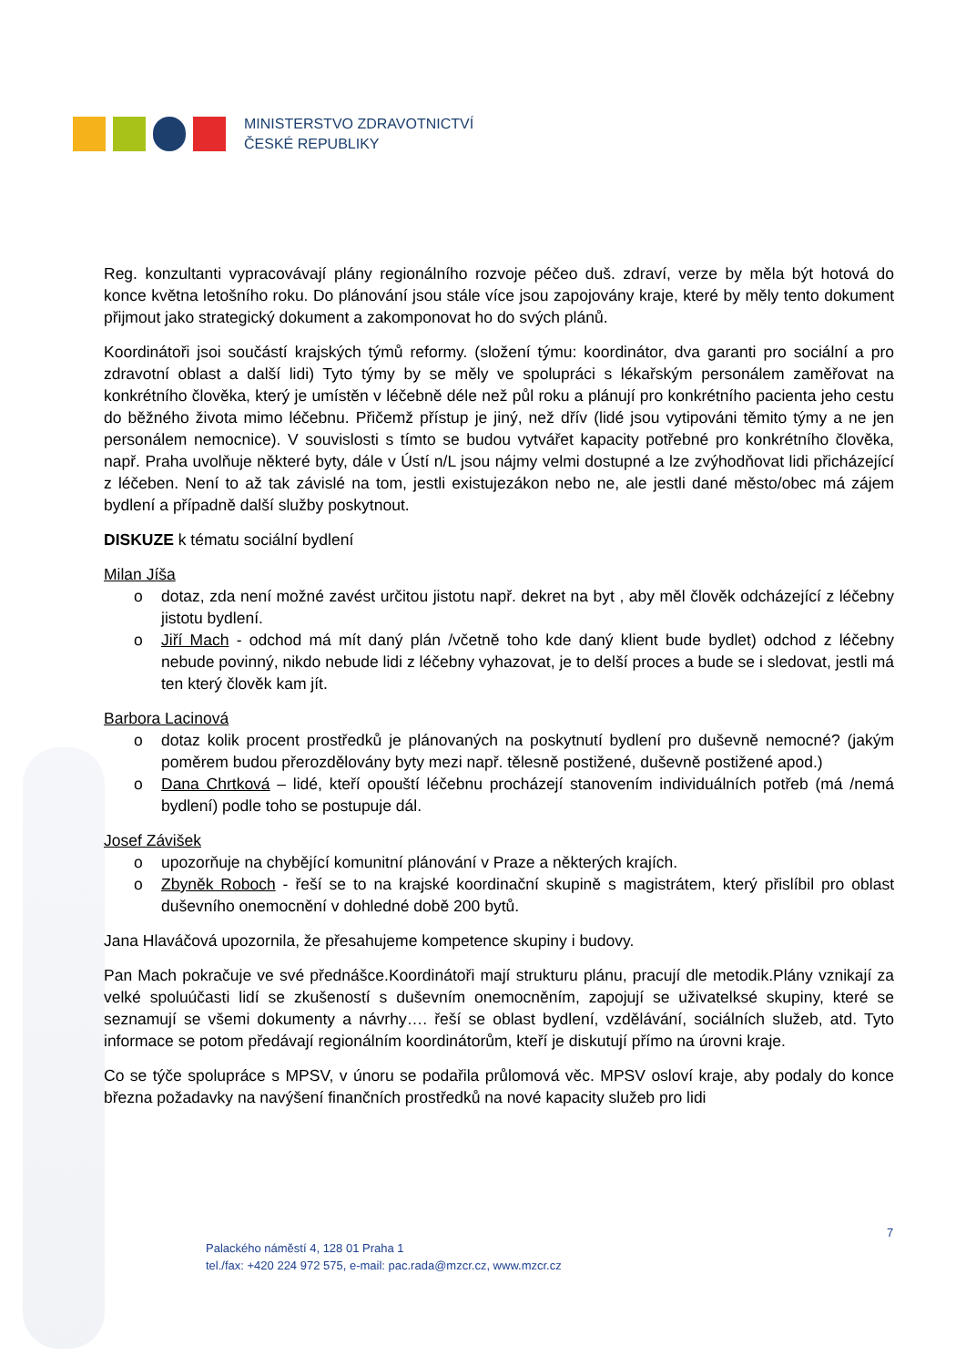MINISTERSTVO ZDRAVOTNICTVÍ
ČESKÉ REPUBLIKY
Reg. konzultanti vypracovávají plány regionálního rozvoje péčeo duš. zdraví, verze by měla být hotová do konce května letošního roku. Do plánování jsou stále více jsou zapojovány kraje, které by měly tento dokument přijmout jako strategický dokument a zakomponovat ho do svých plánů.
Koordinátoři jsoi součástí krajských týmů reformy. (složení týmu: koordinátor, dva garanti pro sociální a pro zdravotní oblast a další lidi) Tyto týmy by se měly ve spolupráci s lékařským personálem zaměřovat na konkrétního člověka, který je umístěn v léčebně déle než půl roku a plánují pro konkrétního pacienta jeho cestu do běžného života mimo léčebnu. Přičemž přístup je jiný, než dřív (lidé jsou vytipováni těmito týmy a ne jen personálem nemocnice). V souvislosti s tímto se budou vytvářet kapacity potřebné pro konkrétního člověka, např. Praha uvolňuje některé byty, dále v Ústí n/L jsou nájmy velmi dostupné a lze zvýhodňovat lidi přicházející z léčeben. Není to až tak závislé na tom, jestli existujezákon nebo ne, ale jestli dané město/obec má zájem bydlení a případně další služby poskytnout.
DISKUZE k tématu sociální bydlení
Milan Jíša
o dotaz, zda není možné zavést určitou jistotu např. dekret na byt , aby měl člověk odcházející z léčebny jistotu bydlení.
o Jiří Mach - odchod má mít daný plán /včetně toho kde daný klient bude bydlet) odchod z léčebny nebude povinný, nikdo nebude lidi z léčebny vyhazovat, je to delší proces a bude se i sledovat, jestli má ten který člověk kam jít.
Barbora Lacinová
o dotaz kolik procent prostředků je plánovaných na poskytnutí bydlení pro duševně nemocné? (jakým poměrem budou přerozdělovány byty mezi např. tělesně postižené, duševně postižené apod.)
o Dana Chrtková – lidé, kteří opouští léčebnu procházejí stanovením individuálních potřeb (má /nemá bydlení) podle toho se postupuje dál.
Josef Závišek
o upozorňuje na chybějící komunitní plánování v Praze a některých krajích.
o Zbyněk Roboch - řeší se to na krajské koordinační skupině s magistrátem, který přislíbil pro oblast duševního onemocnění v dohledné době 200 bytů.
Jana Hlaváčová upozornila, že přesahujeme kompetence skupiny i budovy.
Pan Mach pokračuje ve své přednášce.Koordinátoři mají strukturu plánu, pracují dle metodik.Plány vznikají za velké spoluúčasti lidí se zkušeností s duševním onemocněním, zapojují se uživatelksé skupiny, které se seznamují se všemi dokumenty a návrhy…. řeší se oblast bydlení, vzdělávání, sociálních služeb, atd. Tyto informace se potom předávají regionálním koordinátorům, kteří je diskutují přímo na úrovni kraje.
Co se týče spolupráce s MPSV, v únoru se podařila průlomová věc. MPSV osloví kraje, aby podaly do konce března požadavky na navýšení finančních prostředků na nové kapacity služeb pro lidi
7
Palackého náměstí 4, 128 01 Praha 1
tel./fax: +420 224 972 575, e-mail: pac.rada@mzcr.cz, www.mzcr.cz